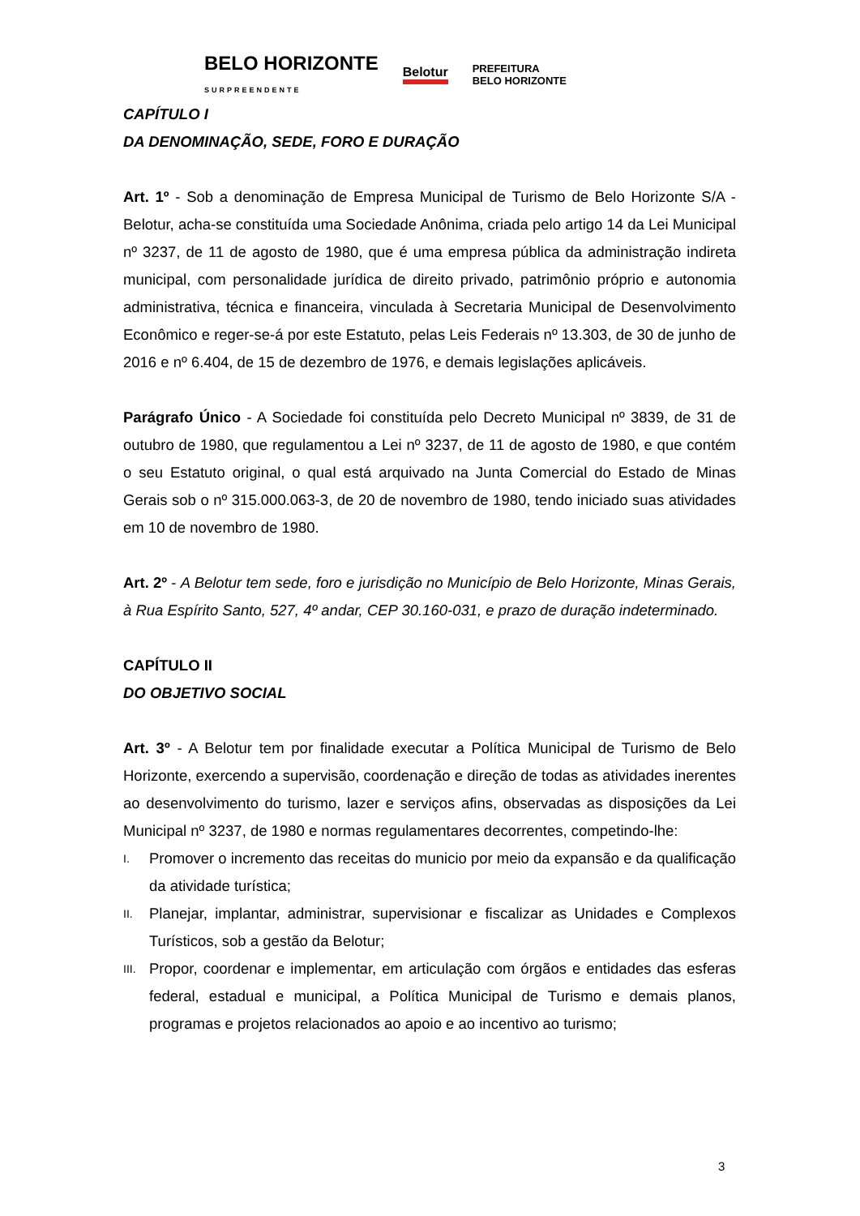BELO HORIZONTE
SURPREENDENTE Belotur PREFEITURA
BELO HORIZONTE
CAPÍTULO I
DA DENOMINAÇÃO, SEDE, FORO E DURAÇÃO
Art. 1º - Sob a denominação de Empresa Municipal de Turismo de Belo Horizonte S/A - Belotur, acha-se constituída uma Sociedade Anônima, criada pelo artigo 14 da Lei Municipal nº 3237, de 11 de agosto de 1980, que é uma empresa pública da administração indireta municipal, com personalidade jurídica de direito privado, patrimônio próprio e autonomia administrativa, técnica e financeira, vinculada à Secretaria Municipal de Desenvolvimento Econômico e reger-se-á por este Estatuto, pelas Leis Federais nº 13.303, de 30 de junho de 2016 e nº 6.404, de 15 de dezembro de 1976, e demais legislações aplicáveis.
Parágrafo Único - A Sociedade foi constituída pelo Decreto Municipal nº 3839, de 31 de outubro de 1980, que regulamentou a Lei nº 3237, de 11 de agosto de 1980, e que contém o seu Estatuto original, o qual está arquivado na Junta Comercial do Estado de Minas Gerais sob o nº 315.000.063-3, de 20 de novembro de 1980, tendo iniciado suas atividades em 10 de novembro de 1980.
Art. 2º - A Belotur tem sede, foro e jurisdição no Município de Belo Horizonte, Minas Gerais, à Rua Espírito Santo, 527, 4º andar, CEP 30.160-031, e prazo de duração indeterminado.
CAPÍTULO II
DO OBJETIVO SOCIAL
Art. 3º - A Belotur tem por finalidade executar a Política Municipal de Turismo de Belo Horizonte, exercendo a supervisão, coordenação e direção de todas as atividades inerentes ao desenvolvimento do turismo, lazer e serviços afins, observadas as disposições da Lei Municipal nº 3237, de 1980 e normas regulamentares decorrentes, competindo-lhe:
I. Promover o incremento das receitas do municio por meio da expansão e da qualificação da atividade turística;
II. Planejar, implantar, administrar, supervisionar e fiscalizar as Unidades e Complexos Turísticos, sob a gestão da Belotur;
III. Propor, coordenar e implementar, em articulação com órgãos e entidades das esferas federal, estadual e municipal, a Política Municipal de Turismo e demais planos, programas e projetos relacionados ao apoio e ao incentivo ao turismo;
3